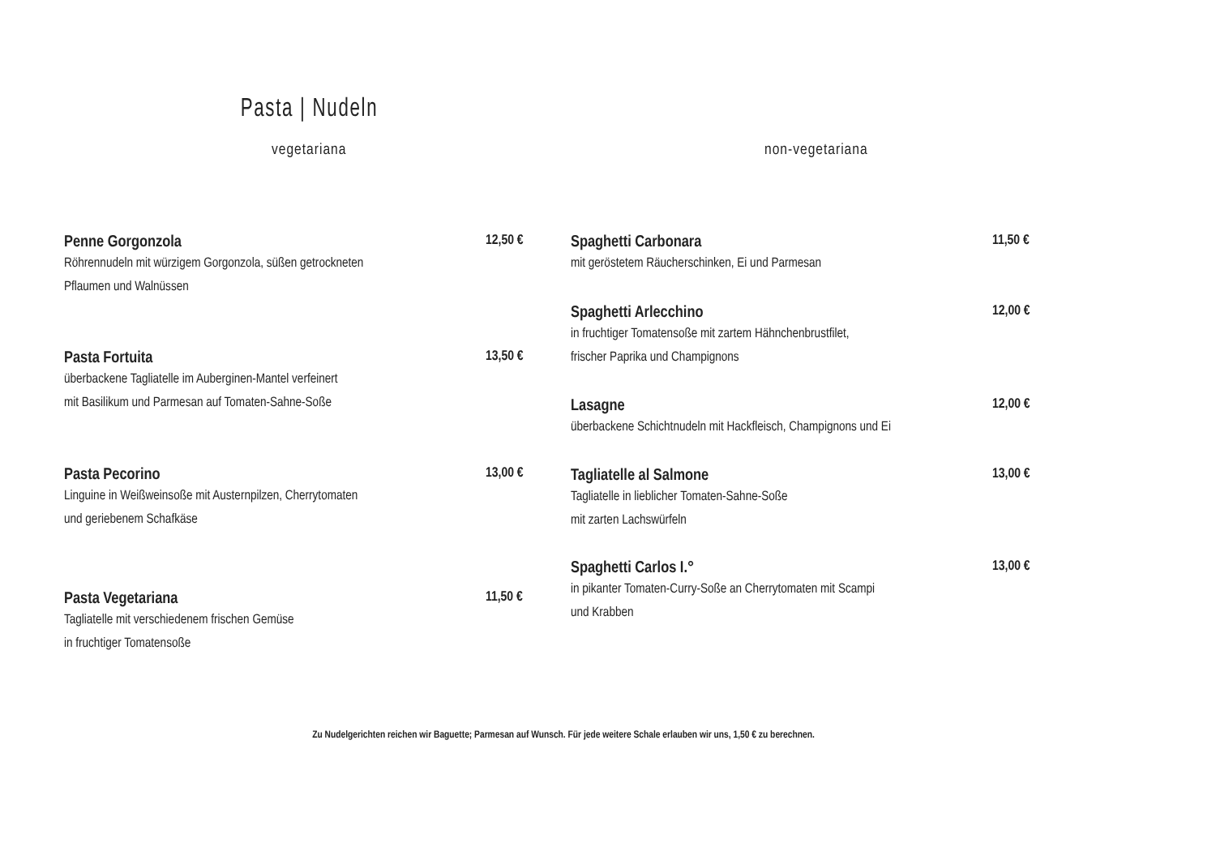Pasta | Nudeln
vegetariana non-vegetariana
Penne Gorgonzola
12,50 €
Röhrennudeln mit würzigem Gorgonzola, süßen getrockneten
Pflaumen und Walnüssen
Pasta Fortuita
13,50 €
überbackene Tagliatelle im Auberginen-Mantel verfeinert
mit Basilikum und Parmesan auf Tomaten-Sahne-Soße
Pasta Pecorino
13,00 €
Linguine in Weißweinsoße mit Austernpilzen, Cherrytomaten
und geriebenem Schafkäse
Pasta Vegetariana
11,50 €
Tagliatelle mit verschiedenem frischen Gemüse
in fruchtiger Tomatensoße
Spaghetti Carbonara
11,50 €
mit geröstetem Räucherschinken, Ei und Parmesan
Spaghetti Arlecchino
12,00 €
in fruchtiger Tomatensoße mit zartem Hähnchenbrustfilet,
frischer Paprika und Champignons
Lasagne
12,00 €
überbackene Schichtnudeln mit Hackfleisch, Champignons und Ei
Tagliatelle al Salmone
13,00 €
Tagliatelle in lieblicher Tomaten-Sahne-Soße
mit zarten Lachswürfeln
Spaghetti Carlos I.°
13,00 €
in pikanter Tomaten-Curry-Soße an Cherrytomaten mit Scampi
und Krabben
Zu Nudelgerichten reichen wir Baguette; Parmesan auf Wunsch. Für jede weitere Schale erlauben wir uns, 1,50 € zu berechnen.